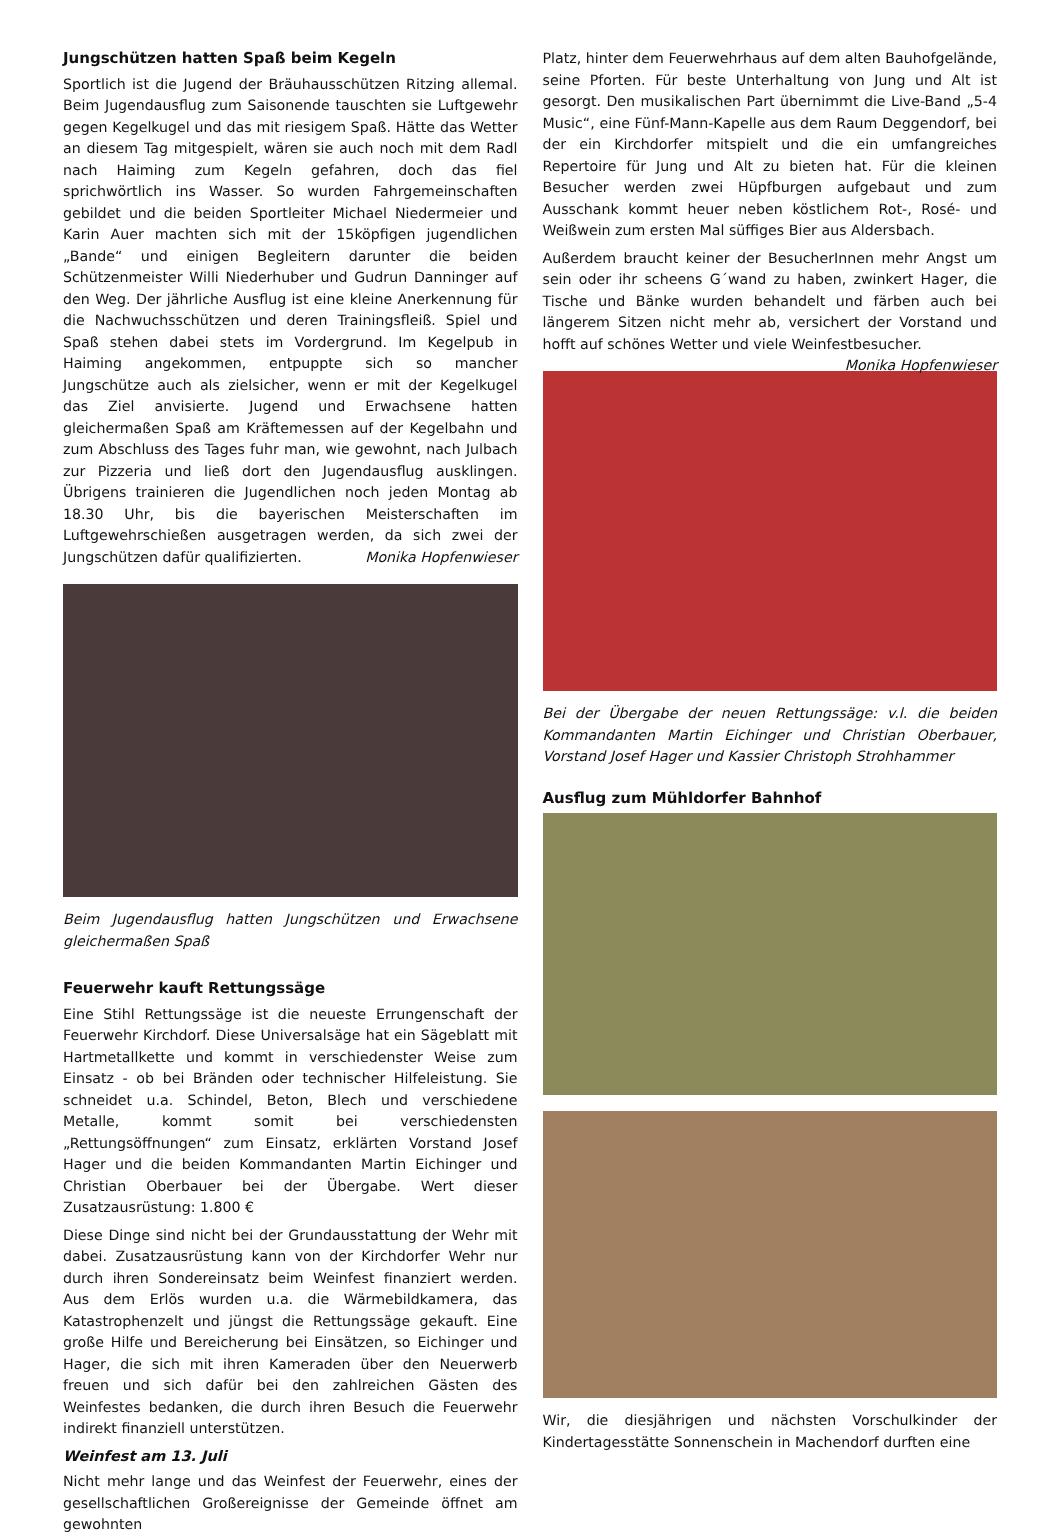Jungschützen hatten Spaß beim Kegeln
Sportlich ist die Jugend der Bräuhausschützen Ritzing allemal. Beim Jugendausflug zum Saisonende tauschten sie Luftgewehr gegen Kegelkugel und das mit riesigem Spaß. Hätte das Wetter an diesem Tag mitgespielt, wären sie auch noch mit dem Radl nach Haiming zum Kegeln gefahren, doch das fiel sprichwörtlich ins Wasser. So wurden Fahrgemeinschaften gebildet und die beiden Sportleiter Michael Niedermeier und Karin Auer machten sich mit der 15köpfigen jugendlichen „Bande“ und einigen Begleitern darunter die beiden Schützenmeister Willi Niederhuber und Gudrun Danninger auf den Weg. Der jährliche Ausflug ist eine kleine Anerkennung für die Nachwuchsschützen und deren Trainingsfleiß. Spiel und Spaß stehen dabei stets im Vordergrund. Im Kegelpub in Haiming angekommen, entpuppte sich so mancher Jungschütze auch als zielsicher, wenn er mit der Kegelkugel das Ziel anvisierte. Jugend und Erwachsene hatten gleichermaßen Spaß am Kräftemessen auf der Kegelbahn und zum Abschluss des Tages fuhr man, wie gewohnt, nach Julbach zur Pizzeria und ließ dort den Jugendausflug ausklingen. Übrigens trainieren die Jugendlichen noch jeden Montag ab 18.30 Uhr, bis die bayerischen Meisterschaften im Luftgewehrschießen ausgetragen werden, da sich zwei der Jungschützen dafür qualifizierten. Monika Hopfenwieser
Beim Jugendausflug hatten Jungschützen und Erwachsene gleichermaßen Spaß
Feuerwehr kauft Rettungssäge
Eine Stihl Rettungssäge ist die neueste Errungenschaft der Feuerwehr Kirchdorf. Diese Universalsäge hat ein Sägeblatt mit Hartmetallkette und kommt in verschiedenster Weise zum Einsatz - ob bei Bränden oder technischer Hilfeleistung. Sie schneidet u.a. Schindel, Beton, Blech und verschiedene Metalle, kommt somit bei verschiedensten „Rettungsöffnungen“ zum Einsatz, erklärten Vorstand Josef Hager und die beiden Kommandanten Martin Eichinger und Christian Oberbauer bei der Übergabe. Wert dieser Zusatzausrüstung: 1.800 €
Diese Dinge sind nicht bei der Grundausstattung der Wehr mit dabei. Zusatzausrüstung kann von der Kirchdorfer Wehr nur durch ihren Sondereinsatz beim Weinfest finanziert werden. Aus dem Erlös wurden u.a. die Wärmebildkamera, das Katastrophenzelt und jüngst die Rettungssäge gekauft. Eine große Hilfe und Bereicherung bei Einsätzen, so Eichinger und Hager, die sich mit ihren Kameraden über den Neuerwerb freuen und sich dafür bei den zahlreichen Gästen des Weinfestes bedanken, die durch ihren Besuch die Feuerwehr indirekt finanziell unterstützen.
Weinfest am 13. Juli
Nicht mehr lange und das Weinfest der Feuerwehr, eines der gesellschaftlichen Großereignisse der Gemeinde öffnet am gewohnten
Platz, hinter dem Feuerwehrhaus auf dem alten Bauhofgelände, seine Pforten. Für beste Unterhaltung von Jung und Alt ist gesorgt. Den musikalischen Part übernimmt die Live-Band „5-4 Music“, eine Fünf-Mann-Kapelle aus dem Raum Deggendorf, bei der ein Kirchdorfer mitspielt und die ein umfangreiches Repertoire für Jung und Alt zu bieten hat. Für die kleinen Besucher werden zwei Hüpfburgen aufgebaut und zum Ausschank kommt heuer neben köstlichem Rot-, Rosé- und Weißwein zum ersten Mal süffiges Bier aus Aldersbach.
Außerdem braucht keiner der BesucherInnen mehr Angst um sein oder ihr scheens G´wand zu haben, zwinkert Hager, die Tische und Bänke wurden behandelt und färben auch bei längerem Sitzen nicht mehr ab, versichert der Vorstand und hofft auf schönes Wetter und viele Weinfestbesucher. Monika Hopfenwieser
Bei der Übergabe der neuen Rettungssäge: v.l. die beiden Kommandanten Martin Eichinger und Christian Oberbauer, Vorstand Josef Hager und Kassier Christoph Strohhammer
Ausflug zum Mühldorfer Bahnhof
Wir, die diesjährigen und nächsten Vorschulkinder der Kindertagesstätte Sonnenschein in Machendorf durften eine